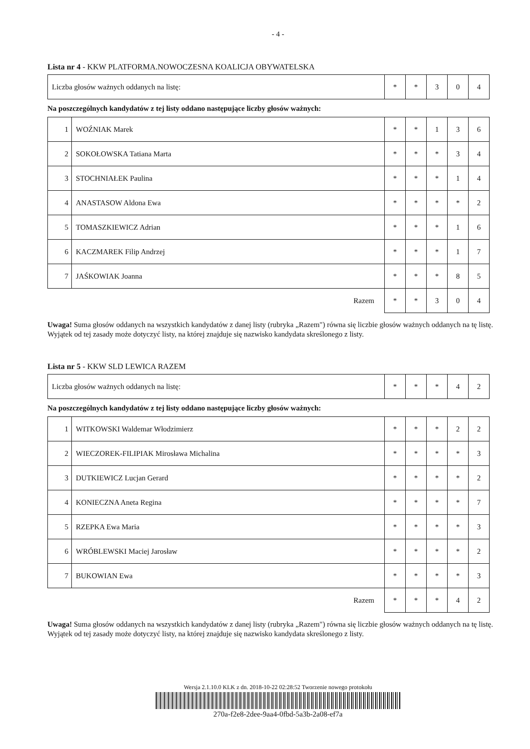- 4 -
Lista nr 4 - KKW PLATFORMA.NOWOCZESNA KOALICJA OBYWATELSKA
| Liczba głosów ważnych oddanych na listę: | * | * | 3 | 0 | 4 |
Na poszczególnych kandydatów z tej listy oddano następujące liczby głosów ważnych:
| 1 | WOŹNIAK Marek | * | * | 1 | 3 | 6 |
| 2 | SOKOŁOWSKA Tatiana Marta | * | * | * | 3 | 4 |
| 3 | STOCHNIAŁEK Paulina | * | * | * | 1 | 4 |
| 4 | ANASTASOW Aldona Ewa | * | * | * | * | 2 |
| 5 | TOMASZKIEWICZ Adrian | * | * | * | 1 | 6 |
| 6 | KACZMAREK Filip Andrzej | * | * | * | 1 | 7 |
| 7 | JAŚKOWIAK Joanna | * | * | * | 8 | 5 |
| Razem | | * | * | 3 | 0 | 4 |
Uwaga! Suma głosów oddanych na wszystkich kandydatów z danej listy (rubryka „Razem") równa się liczbie głosów ważnych oddanych na tę listę. Wyjątek od tej zasady może dotyczyć listy, na której znajduje się nazwisko kandydata skreślonego z listy.
Lista nr 5 - KKW SLD LEWICA RAZEM
| Liczba głosów ważnych oddanych na listę: | * | * | * | 4 | 2 |
Na poszczególnych kandydatów z tej listy oddano następujące liczby głosów ważnych:
| 1 | WITKOWSKI Waldemar Włodzimierz | * | * | * | 2 | 2 |
| 2 | WIECZOREK-FILIPIAK Mirosława Michalina | * | * | * | * | 3 |
| 3 | DUTKIEWICZ Lucjan Gerard | * | * | * | * | 2 |
| 4 | KONIECZNA Aneta Regina | * | * | * | * | 7 |
| 5 | RZEPKA Ewa Maria | * | * | * | * | 3 |
| 6 | WRÓBLEWSKI Maciej Jarosław | * | * | * | * | 2 |
| 7 | BUKOWIAN Ewa | * | * | * | * | 3 |
| Razem | | * | * | * | 4 | 2 |
Uwaga! Suma głosów oddanych na wszystkich kandydatów z danej listy (rubryka „Razem") równa się liczbie głosów ważnych oddanych na tę listę. Wyjątek od tej zasady może dotyczyć listy, na której znajduje się nazwisko kandydata skreślonego z listy.
Wersja 2.1.10.0 KLK z dn. 2018-10-22 02:28:52 Tworzenie nowego protokołu
270a-f2e8-2dee-9aa4-0fbd-5a3b-2a08-ef7a